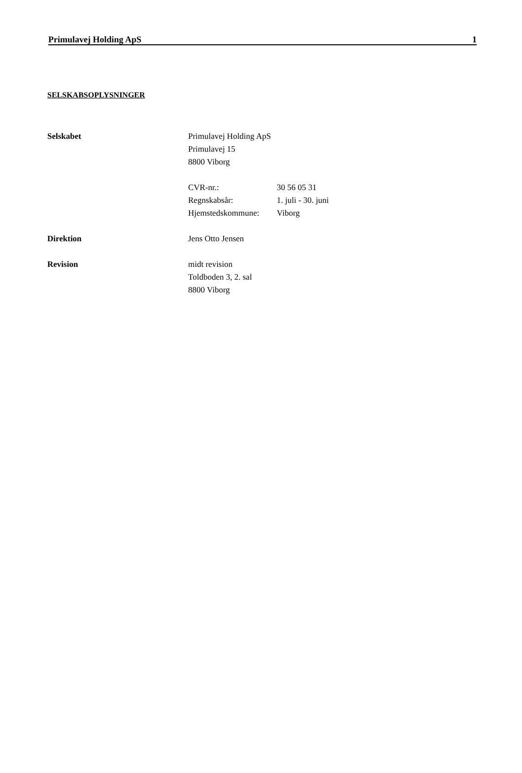Primulavej Holding ApS 1
SELSKABSOPLYSNINGER
Selskabet Primulavej Holding ApS
Primulavej 15
8800 Viborg
CVR-nr.: 30 56 05 31
Regnskabsår: 1. juli - 30. juni
Hjemstedskommune: Viborg
Direktion Jens Otto Jensen
Revision midt revision
Toldboden 3, 2. sal
8800 Viborg